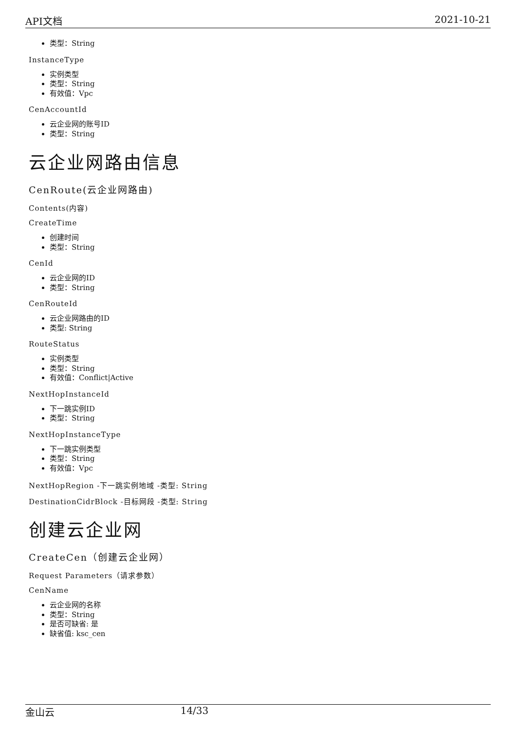API文档 2021-10-21
类型：String
InstanceType
实例类型
类型：String
有效值：Vpc
CenAccountId
云企业网的账号ID
类型：String
云企业网路由信息
CenRoute(云企业网路由)
Contents(内容)
CreateTime
创建时间
类型：String
CenId
云企业网的ID
类型：String
CenRouteId
云企业网路由的ID
类型: String
RouteStatus
实例类型
类型：String
有效值：Conflict|Active
NextHopInstanceId
下一跳实例ID
类型：String
NextHopInstanceType
下一跳实例类型
类型：String
有效值：Vpc
NextHopRegion -下一跳实例地域 -类型: String
DestinationCidrBlock -目标网段 -类型: String
创建云企业网
CreateCen（创建云企业网）
Request Parameters（请求参数）
CenName
云企业网的名称
类型：String
是否可缺省: 是
缺省值: ksc_cen
金山云 14/33